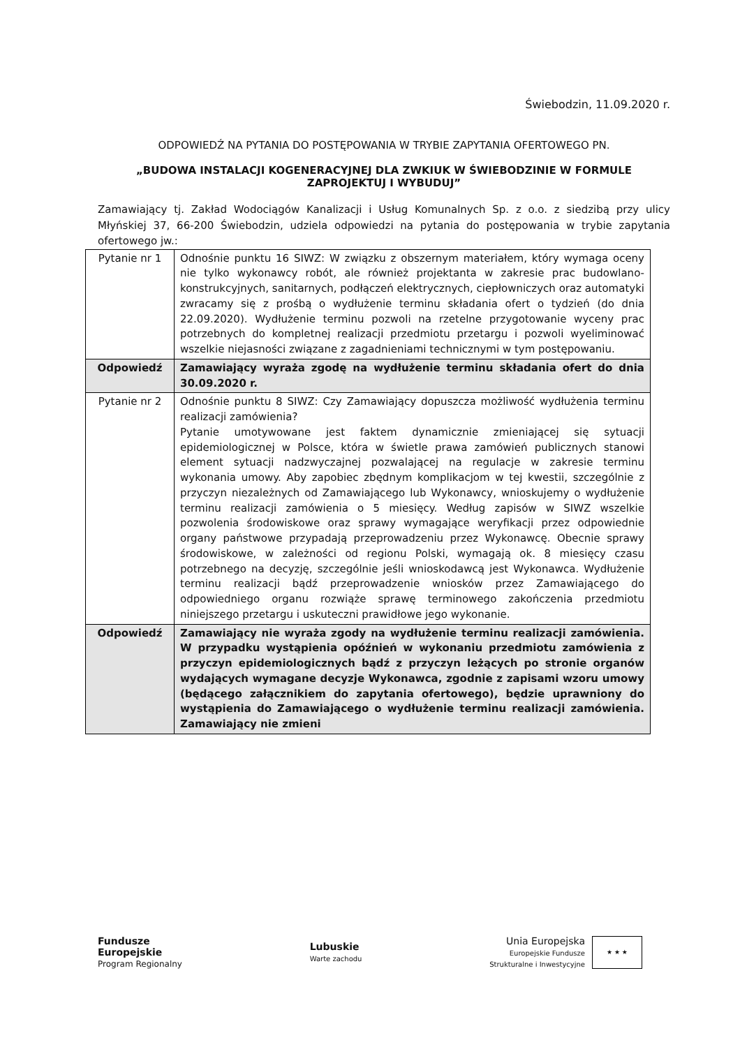Świebodzin, 11.09.2020 r.
ODPOWIEDŹ NA PYTANIA DO POSTĘPOWANIA W TRYBIE ZAPYTANIA OFERTOWEGO PN.
„BUDOWA INSTALACJI KOGENERACYJNEJ DLA ZWKIUK W ŚWIEBODZINIE W FORMULE ZAPROJEKTUJ I WYBUDUJ”
Zamawiający tj. Zakład Wodociągów Kanalizacji i Usług Komunalnych Sp. z o.o. z siedzibą przy ulicy Młyńskiej 37, 66-200 Świebodzin, udziela odpowiedzi na pytania do postępowania w trybie zapytania ofertowego jw.:
| Pytanie nr 1 | Odnośnie punktu 16 SIWZ: W związku z obszernym materiałem, który wymaga oceny nie tylko wykonawcy robót, ale również projektanta w zakresie prac budowlano-konstrukcyjnych, sanitarnych, podłączeń elektrycznych, ciepłowniczych oraz automatyki zwracamy się z prośbą o wydłużenie terminu składania ofert o tydzień (do dnia 22.09.2020). Wydłużenie terminu pozwoli na rzetelne przygotowanie wyceny prac potrzebnych do kompletnej realizacji przedmiotu przetargu i pozwoli wyeliminować wszelkie niejasności związane z zagadnieniami technicznymi w tym postępowaniu. |
| Odpowiedź | Zamawiający wyraża zgodę na wydłużenie terminu składania ofert do dnia 30.09.2020 r. |
| Pytanie nr 2 | Odnośnie punktu 8 SIWZ: Czy Zamawiający dopuszcza możliwość wydłużenia terminu realizacji zamówienia? Pytanie umotywowane jest faktem dynamicznie zmieniającej się sytuacji epidemiologicznej w Polsce, która w świetle prawa zamówień publicznych stanowi element sytuacji nadzwyczajnej pozwalającej na regulacje w zakresie terminu wykonania umowy. Aby zapobiec zbędnym komplikacjom w tej kwestii, szczególnie z przyczyn niezależnych od Zamawiającego lub Wykonawcy, wnioskujemy o wydłużenie terminu realizacji zamówienia o 5 miesięcy. Według zapisów w SIWZ wszelkie pozwolenia środowiskowe oraz sprawy wymagające weryfikacji przez odpowiednie organy państwowe przypadają przeprowadzeniu przez Wykonawcę. Obecnie sprawy środowiskowe, w zależności od regionu Polski, wymagają ok. 8 miesięcy czasu potrzebnego na decyzję, szczególnie jeśli wnioskodawcą jest Wykonawca. Wydłużenie terminu realizacji bądź przeprowadzenie wniosków przez Zamawiającego do odpowiedniego organu rozwiąże sprawę terminowego zakończenia przedmiotu niniejszego przetargu i uskuteczni prawidłowe jego wykonanie. |
| Odpowiedź | Zamawiający nie wyraża zgody na wydłużenie terminu realizacji zamówienia. W przypadku wystąpienia opóźnień w wykonaniu przedmiotu zamówienia z przyczyn epidemiologicznych bądź z przyczyn leżących po stronie organów wydających wymagane decyzje Wykonawca, zgodnie z zapisami wzoru umowy (będącego załącznikiem do zapytania ofertowego), będzie uprawniony do wystąpienia do Zamawiającego o wydłużenie terminu realizacji zamówienia. Zamawiający nie zmieni |
Fundusze
Europejskie
Program Regionalny
Lubuskie
Warte zachodu
Unia Europejska
Europejskie Fundusze
Strukturalne i Inwestycyjne
★ ★ ★